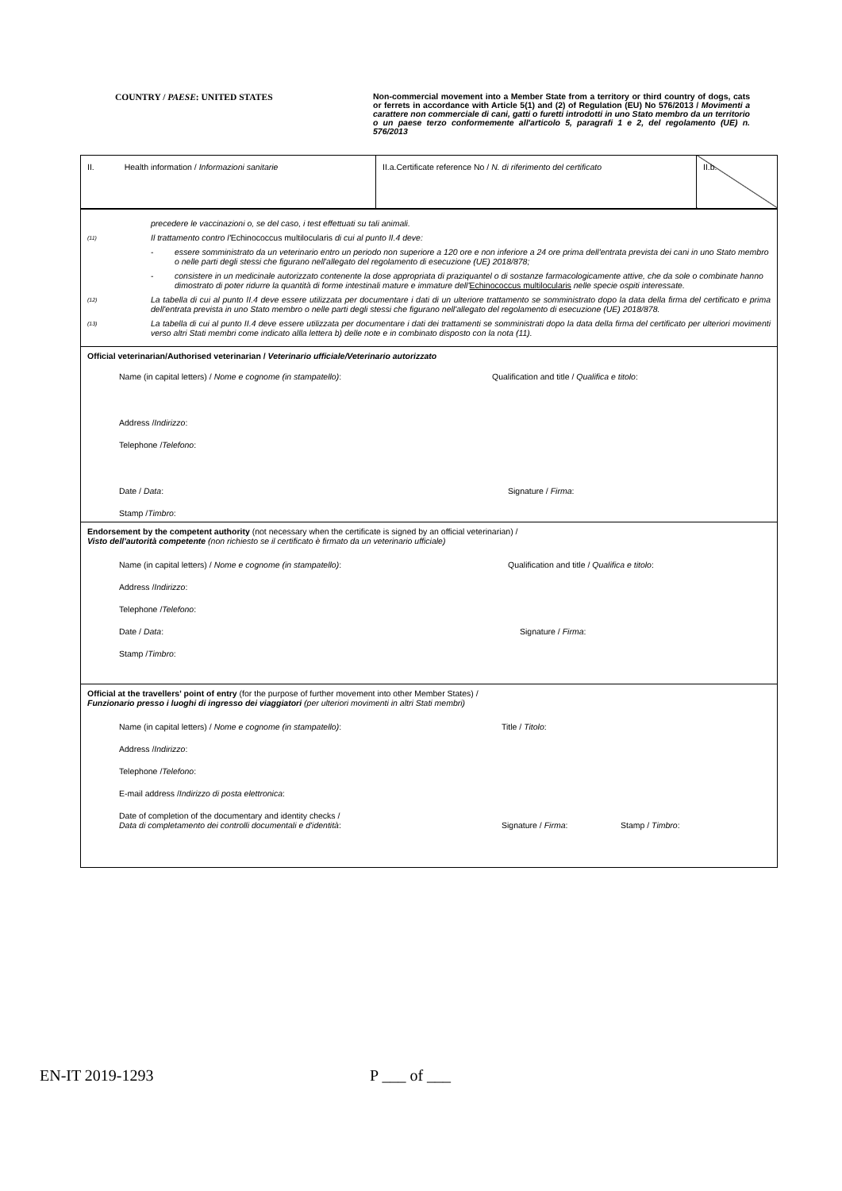COUNTRY / PAESE: UNITED STATES
Non-commercial movement into a Member State from a territory or third country of dogs, cats or ferrets in accordance with Article 5(1) and (2) of Regulation (EU) No 576/2013 / Movimenti a carattere non commerciale di cani, gatti o furetti introdotti in uno Stato membro da un territorio o un paese terzo conformemente all'articolo 5, paragrafi 1 e 2, del regolamento (UE) n. 576/2013
| II. Health information / Informazioni sanitarie | II.a.Certificate reference No / N. di riferimento del certificato | II.b. |
precedere le vaccinazioni o, se del caso, i test effettuati su tali animali.
(11) Il trattamento contro l'Echinococcus multilocularis di cui al punto II.4 deve:
- essere somministrato da un veterinario entro un periodo non superiore a 120 ore e non inferiore a 24 ore prima dell'entrata prevista dei cani in uno Stato membro o nelle parti degli stessi che figurano nell'allegato del regolamento di esecuzione (UE) 2018/878;
- consistere in un medicinale autorizzato contenente la dose appropriata di praziquantel o di sostanze farmacologicamente attive, che da sole o combinate hanno dimostrato di poter ridurre la quantità di forme intestinali mature e immature dell'Echinococcus multilocularis nelle specie ospiti interessate.
(12) La tabella di cui al punto II.4 deve essere utilizzata per documentare i dati di un ulteriore trattamento se somministrato dopo la data della firma del certificato e prima dell'entrata prevista in uno Stato membro o nelle parti degli stessi che figurano nell'allegato del regolamento di esecuzione (UE) 2018/878.
(13) La tabella di cui al punto II.4 deve essere utilizzata per documentare i dati dei trattamenti se somministrati dopo la data della firma del certificato per ulteriori movimenti verso altri Stati membri come indicato allla lettera b) delle note e in combinato disposto con la nota (11).
Official veterinarian/Authorised veterinarian / Veterinario ufficiale/Veterinario autorizzato
Name (in capital letters) / Nome e cognome (in stampatello): Qualification and title / Qualifica e titolo:
Address / Indirizzo:
Telephone / Telefono:
Date / Data: Signature / Firma:
Stamp / Timbro:
Endorsement by the competent authority (not necessary when the certificate is signed by an official veterinarian) /
Visto dell'autorità competente (non richiesto se il certificato è firmato da un veterinario ufficiale)
Name (in capital letters) / Nome e cognome (in stampatello): Qualification and title / Qualifica e titolo:
Address / Indirizzo:
Telephone / Telefono:
Date / Data: Signature / Firma:
Stamp / Timbro:
Official at the travellers' point of entry (for the purpose of further movement into other Member States) /
Funzionario presso i luoghi di ingresso dei viaggiatori (per ulteriori movimenti in altri Stati membri)
Name (in capital letters) / Nome e cognome (in stampatello): Title / Titolo:
Address / Indirizzo:
Telephone / Telefono:
E-mail address / Indirizzo di posta elettronica:
Date of completion of the documentary and identity checks /
Data di completamento dei controlli documentali e d'identità: Signature / Firma: Stamp / Timbro:
EN-IT 2019-1293 P ___ of ___